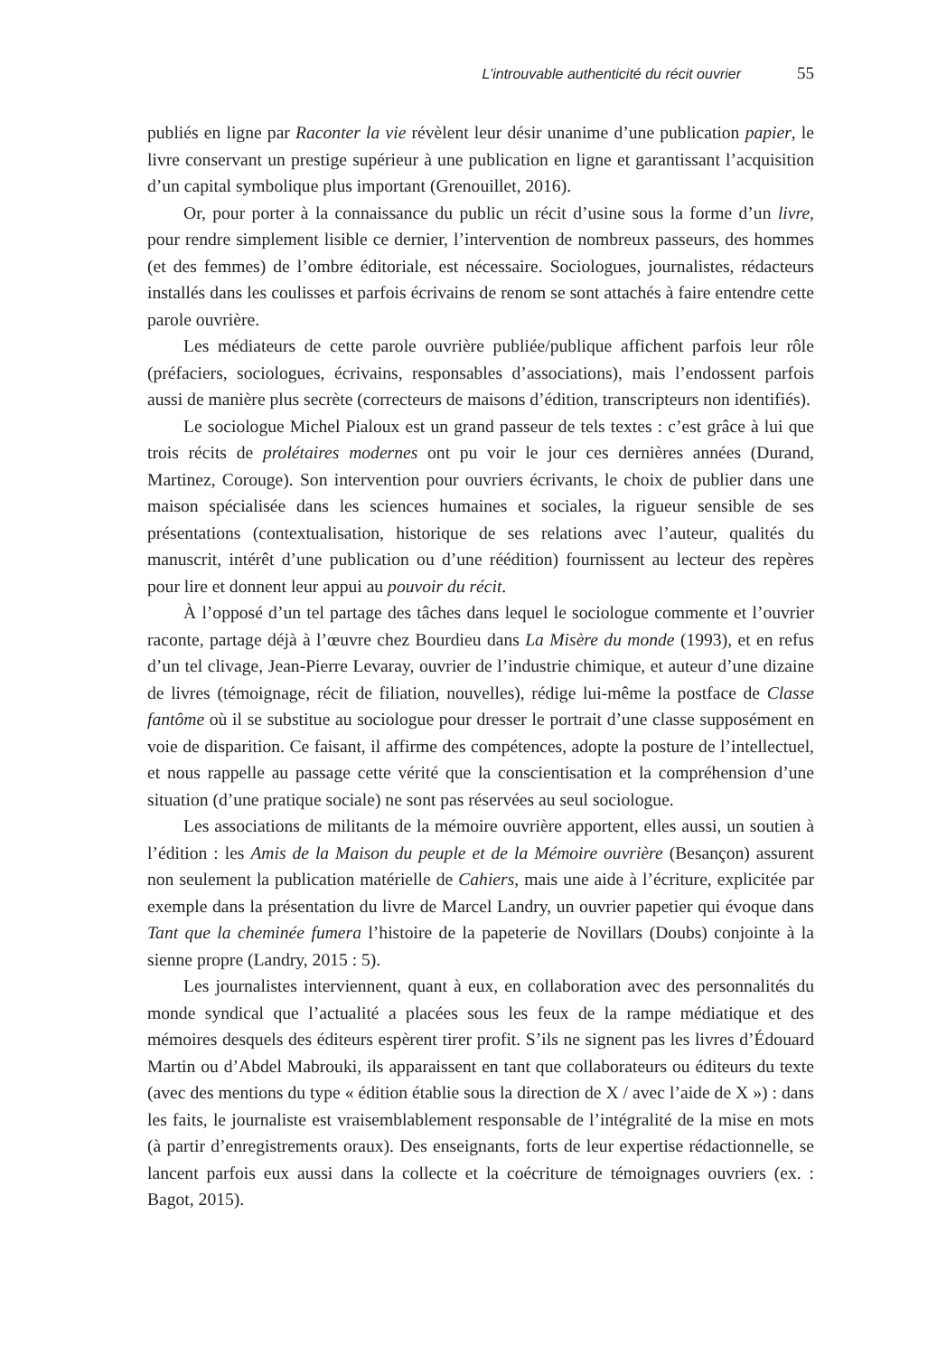L’introuvable authenticité du récit ouvrier 55
publiés en ligne par Raconter la vie révèlent leur désir unanime d’une publication papier, le livre conservant un prestige supérieur à une publication en ligne et garantissant l’acquisition d’un capital symbolique plus important (Grenouillet, 2016).
Or, pour porter à la connaissance du public un récit d’usine sous la forme d’un livre, pour rendre simplement lisible ce dernier, l’intervention de nombreux passeurs, des hommes (et des femmes) de l’ombre éditoriale, est nécessaire. Sociologues, journalistes, rédacteurs installés dans les coulisses et parfois écrivains de renom se sont attachés à faire entendre cette parole ouvrière.
Les médiateurs de cette parole ouvrière publiée/publique affichent parfois leur rôle (préfaciers, sociologues, écrivains, responsables d’associations), mais l’endossent parfois aussi de manière plus secrète (correcteurs de maisons d’édition, transcripteurs non identifiés).
Le sociologue Michel Pialoux est un grand passeur de tels textes : c’est grâce à lui que trois récits de prolétaires modernes ont pu voir le jour ces dernières années (Durand, Martinez, Corouge). Son intervention pour ouvriers écrivants, le choix de publier dans une maison spécialisée dans les sciences humaines et sociales, la rigueur sensible de ses présentations (contextualisation, historique de ses relations avec l’auteur, qualités du manuscrit, intérêt d’une publication ou d’une réédition) fournissent au lecteur des repères pour lire et donnent leur appui au pouvoir du récit.
À l’opposé d’un tel partage des tâches dans lequel le sociologue commente et l’ouvrier raconte, partage déjà à l’œuvre chez Bourdieu dans La Misère du monde (1993), et en refus d’un tel clivage, Jean-Pierre Levaray, ouvrier de l’industrie chimique, et auteur d’une dizaine de livres (témoignage, récit de filiation, nouvelles), rédige lui-même la postface de Classe fantôme où il se substitue au sociologue pour dresser le portrait d’une classe supposément en voie de disparition. Ce faisant, il affirme des compétences, adopte la posture de l’intellectuel, et nous rappelle au passage cette vérité que la conscientisation et la compréhension d’une situation (d’une pratique sociale) ne sont pas réservées au seul sociologue.
Les associations de militants de la mémoire ouvrière apportent, elles aussi, un soutien à l’édition : les Amis de la Maison du peuple et de la Mémoire ouvrière (Besançon) assurent non seulement la publication matérielle de Cahiers, mais une aide à l’écriture, explicitée par exemple dans la présentation du livre de Marcel Landry, un ouvrier papetier qui évoque dans Tant que la cheminée fumera l’histoire de la papeterie de Novillars (Doubs) conjointe à la sienne propre (Landry, 2015 : 5).
Les journalistes interviennent, quant à eux, en collaboration avec des personnalités du monde syndical que l’actualité a placées sous les feux de la rampe médiatique et des mémoires desquels des éditeurs espèrent tirer profit. S’ils ne signent pas les livres d’Édouard Martin ou d’Abdel Mabrouki, ils apparaissent en tant que collaborateurs ou éditeurs du texte (avec des mentions du type « édition établie sous la direction de X / avec l’aide de X ») : dans les faits, le journaliste est vraisemblablement responsable de l’intégralité de la mise en mots (à partir d’enregistrements oraux). Des enseignants, forts de leur expertise rédactionnelle, se lancent parfois eux aussi dans la collecte et la coécriture de témoignages ouvriers (ex. : Bagot, 2015).